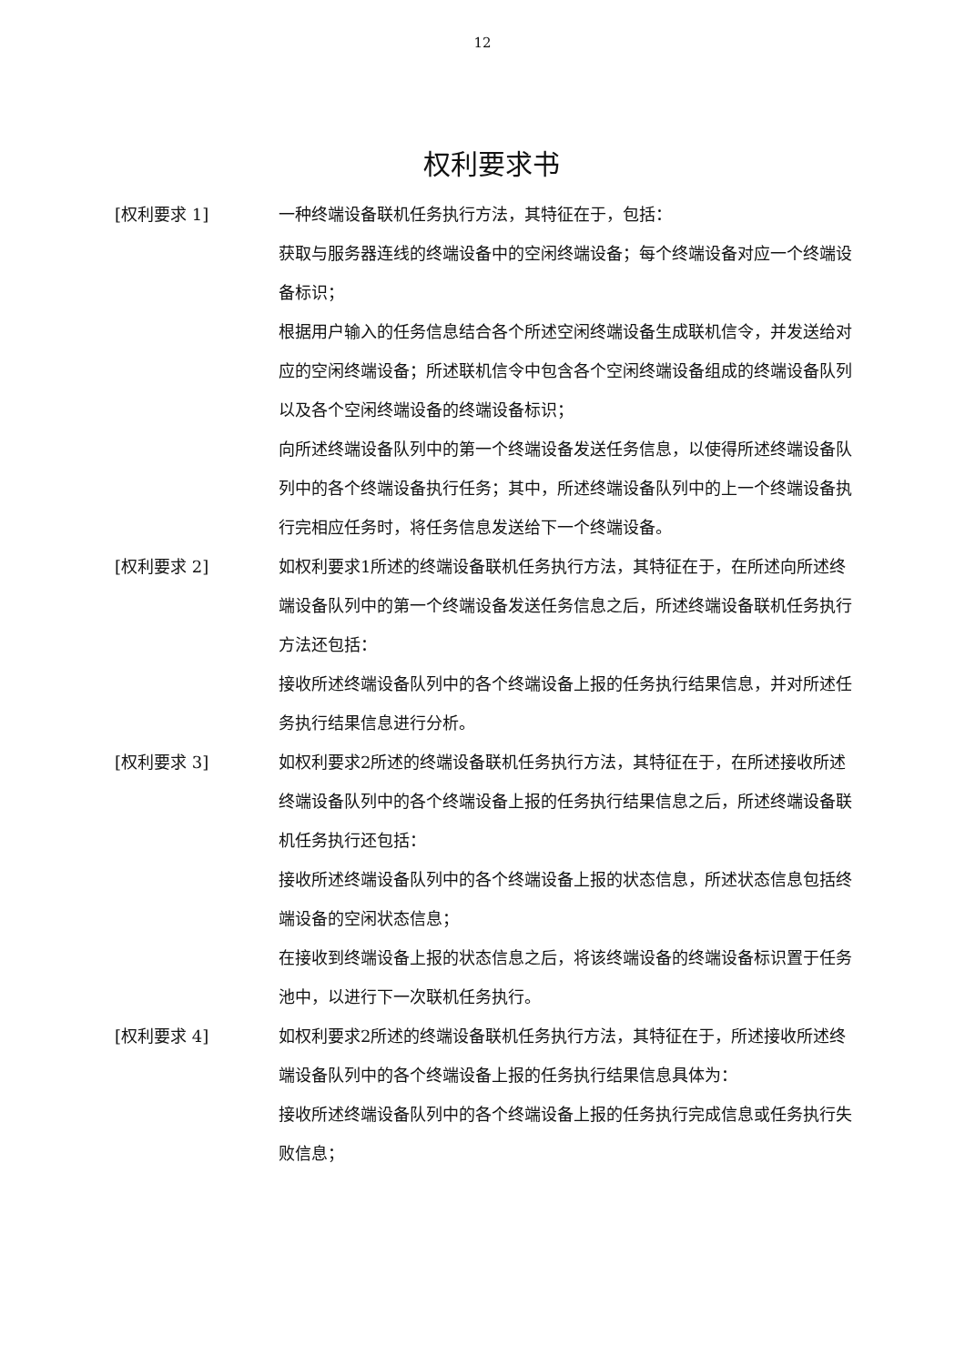12
权利要求书
[权利要求 1] 一种终端设备联机任务执行方法，其特征在于，包括：
获取与服务器连线的终端设备中的空闲终端设备；每个终端设备对应一个终端设备标识；
根据用户输入的任务信息结合各个所述空闲终端设备生成联机信令，并发送给对应的空闲终端设备；所述联机信令中包含各个空闲终端设备组成的终端设备队列以及各个空闲终端设备的终端设备标识；
向所述终端设备队列中的第一个终端设备发送任务信息，以使得所述终端设备队列中的各个终端设备执行任务；其中，所述终端设备队列中的上一个终端设备执行完相应任务时，将任务信息发送给下一个终端设备。
[权利要求 2] 如权利要求1所述的终端设备联机任务执行方法，其特征在于，在所述向所述终端设备队列中的第一个终端设备发送任务信息之后，所述终端设备联机任务执行方法还包括：
接收所述终端设备队列中的各个终端设备上报的任务执行结果信息，并对所述任务执行结果信息进行分析。
[权利要求 3] 如权利要求2所述的终端设备联机任务执行方法，其特征在于，在所述接收所述终端设备队列中的各个终端设备上报的任务执行结果信息之后，所述终端设备联机任务执行还包括：
接收所述终端设备队列中的各个终端设备上报的状态信息，所述状态信息包括终端设备的空闲状态信息；
在接收到终端设备上报的状态信息之后，将该终端设备的终端设备标识置于任务池中，以进行下一次联机任务执行。
[权利要求 4] 如权利要求2所述的终端设备联机任务执行方法，其特征在于，所述接收所述终端设备队列中的各个终端设备上报的任务执行结果信息具体为：
接收所述终端设备队列中的各个终端设备上报的任务执行完成信息或任务执行失败信息；